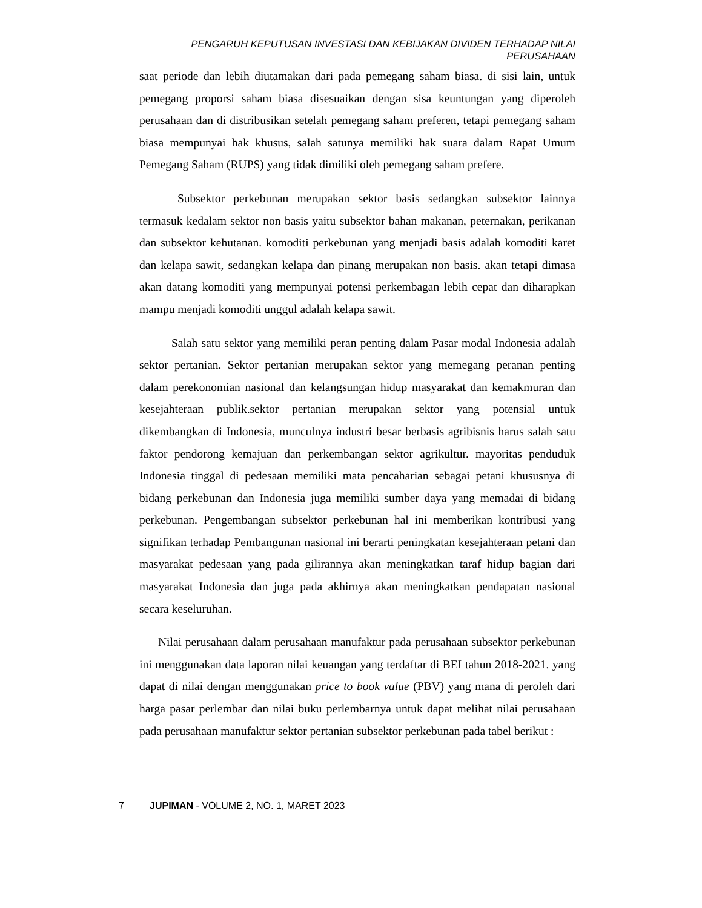PENGARUH KEPUTUSAN INVESTASI DAN KEBIJAKAN DIVIDEN TERHADAP NILAI PERUSAHAAN
saat periode dan lebih diutamakan dari pada pemegang saham biasa. di sisi lain, untuk pemegang proporsi saham biasa disesuaikan dengan sisa keuntungan yang diperoleh perusahaan dan di distribusikan setelah pemegang saham preferen, tetapi pemegang saham biasa mempunyai hak khusus, salah satunya memiliki hak suara dalam Rapat Umum Pemegang Saham (RUPS) yang tidak dimiliki oleh pemegang saham prefere.
Subsektor perkebunan merupakan sektor basis sedangkan subsektor lainnya termasuk kedalam sektor non basis yaitu subsektor bahan makanan, peternakan, perikanan dan subsektor kehutanan. komoditi perkebunan yang menjadi basis adalah komoditi karet dan kelapa sawit, sedangkan kelapa dan pinang merupakan non basis. akan tetapi dimasa akan datang komoditi yang mempunyai potensi perkembagan lebih cepat dan diharapkan mampu menjadi komoditi unggul adalah kelapa sawit.
Salah satu sektor yang memiliki peran penting dalam Pasar modal Indonesia adalah sektor pertanian. Sektor pertanian merupakan sektor yang memegang peranan penting dalam perekonomian nasional dan kelangsungan hidup masyarakat dan kemakmuran dan kesejahteraan publik.sektor pertanian merupakan sektor yang potensial untuk dikembangkan di Indonesia, munculnya industri besar berbasis agribisnis harus salah satu faktor pendorong kemajuan dan perkembangan sektor agrikultur. mayoritas penduduk Indonesia tinggal di pedesaan memiliki mata pencaharian sebagai petani khususnya di bidang perkebunan dan Indonesia juga memiliki sumber daya yang memadai di bidang perkebunan. Pengembangan subsektor perkebunan hal ini memberikan kontribusi yang signifikan terhadap Pembangunan nasional ini berarti peningkatan kesejahteraan petani dan masyarakat pedesaan yang pada gilirannya akan meningkatkan taraf hidup bagian dari masyarakat Indonesia dan juga pada akhirnya akan meningkatkan pendapatan nasional secara keseluruhan.
Nilai perusahaan dalam perusahaan manufaktur pada perusahaan subsektor perkebunan ini menggunakan data laporan nilai keuangan yang terdaftar di BEI tahun 2018-2021. yang dapat di nilai dengan menggunakan price to book value (PBV) yang mana di peroleh dari harga pasar perlembar dan nilai buku perlembarnya untuk dapat melihat nilai perusahaan pada perusahaan manufaktur sektor pertanian subsektor perkebunan pada tabel berikut :
7 JUPIMAN - VOLUME 2, NO. 1, MARET 2023